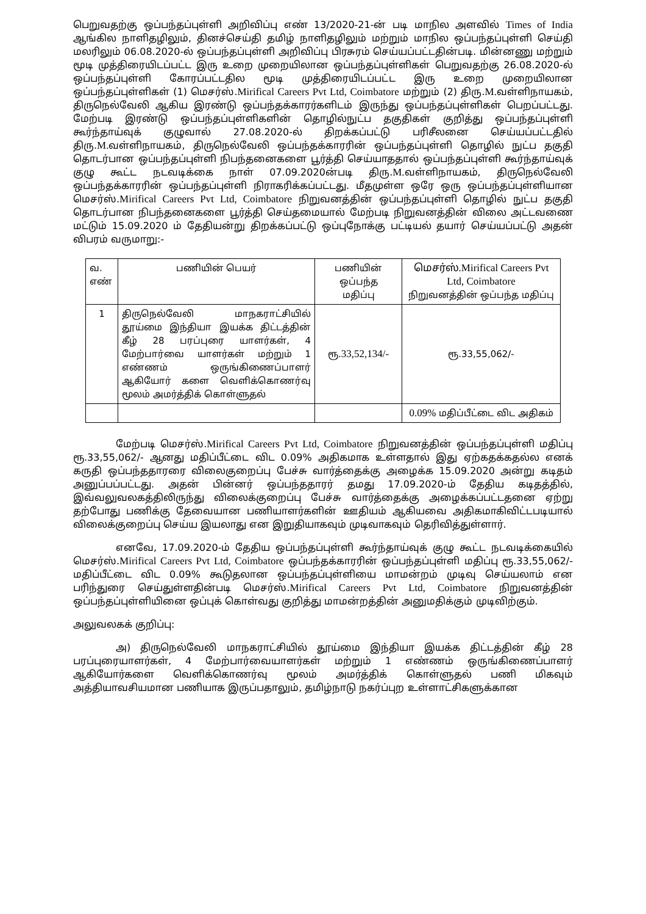பெறுவதற்கு ஒப்பந்தப்புள்ளி அறிவிப்பு எண் 13/2020-21-ன் படி மாநில அளவில் Times of India ஆங்கில நாளிதழிலும், தினச்செய்தி தமிழ் நாளிதழிலும் மற்றும் மாநில ஒப்பந்தப்புள்ளி செய்தி மலரிலும் 06.08.2020-ல் ஒப்பந்தப்புள்ளி அறிவிப்பு பிரசுரம் செய்யப்பட்டதின்படி. மின்னணு மற்றும் மூடி முத்திரையிடப்பட்ட இரு உறை முறையிலான ஒப்பந்தப்புள்ளிகள் பெறுவதற்கு 26.08.2020-ல் ஒப்பந்தப்புள்ளி கோரப்பட்டதில மூடி முத்திரையிடப்பட்ட இரு உறை முறையிலான ஒப்பந்தப்புள்ளிகள் (1) மெசர்ஸ்.Mirifical Careers Pvt Ltd, Coimbatore மற்றும் (2) திரு.M. வள்ளிநாயகம், திருநெல்வேலி ஆகிய இரண்டு ஒப்பந்தக்காரர்களிடம் இருந்து ஒப்பந்தப்புள்ளிகள் பெறப்பட்டது. மேற்படி இரண்டு ஒப்பந்தப்புள்ளிகளின் தொழில்நுட்ப தகுதிகள் குறித்து ஒப்பந்தப்புள்ளி கூர்ந்தாய்வுக் குழுவால் 27.08.2020-ல் திறக்கப்பட்டு பரிசீலனை செய்யப்பட்டதில் திரு.M. வள்ளிநாயகம், திருநெல்வேலி ஒப்பந்தக்காரரின் ஒப்பந்தப்புள்ளி தொழில் நுட்ப தகுதி தொடர்பான ஒப்பந்தப்புள்ளி நிபந்தனைகளை பூர்த்தி செய்யாததால் ஒப்பந்தப்புள்ளி கூர்ந்தாய்வுக் குழு கூட்ட நடவடிக்கை நாள் 07.09.2020ன்படி திரு.M. வள்ளிநாயகம், திருநெல்வேலி ஒப்பந்தக்காரரின் ஒப்பந்தப்புள்ளி நிராகரிக்கப்பட்டது. மீதமுள்ள ஒரே ஒரு ஒப்பந்தப்புள்ளியான மெசர்ஸ்.Mirifical Careers Pvt Ltd, Coimbatore நிறுவனத்தின் ஒப்பந்தப்புள்ளி தொழில் நுட்ப தகுதி தொடர்பான நிபந்தனைகளை பூர்த்தி செய்தமையால் மேற்படி நிறுவனத்தின் விலை அட்டவணை மட்டும் 15.09.2020 ம் தேதியன்று திறக்கப்பட்டு ஒப்புநோக்கு பட்டியல் தயார் செய்யப்பட்டு அதன் விபரம் வருமாறு:-
| வ. எண் | பணியின் பெயர் | பணியின் ஒப்பந்த மதிப்பு | மெசர்ஸ்.Mirifical Careers Pvt Ltd, Coimbatore நிறுவனத்தின் ஒப்பந்த மதிப்பு |
| --- | --- | --- | --- |
| 1 | திருநெல்வேலி மாநகராட்சியில் தூய்மை இந்தியா இயக்க திட்டத்தின் கீழ் 28 பரப்புரை யாளர்கள், 4 மேற்பார்வை யாளர்கள் மற்றும் 1 எண்ணம் ஒருங்கிணைப்பாளர் ஆகியோர் களை வெளிக்கொணர்வு மூலம் அமர்த்திக் கொள்ளுதல் | ரூ. 33,52,134/- | ரூ.33,55,062/- |
| | | | 0.09% மதிப்பீட்டை விட அதிகம் |
மேற்படி மெசர்ஸ்.Mirifical Careers Pvt Ltd, Coimbatore நிறுவனத்தின் ஒப்பந்தப்புள்ளி மதிப்பு ரூ.33,55,062/- ஆனது மதிப்பீட்டை விட 0.09% அதிகமாக உள்ளதால் இது ஏற்கதக்கதல்ல எனக் கருதி ஒப்பந்ததாரரை விலைகுறைப்பு பேச்சு வார்த்தைக்கு அழைக்க 15.09.2020 அன்று கடிதம் அனுப்பப்பட்டது. அதன் பின்னர் ஒப்பந்ததாரர் தமது 17.09.2020-ம் தேதிய கடிதத்தில், இவ்வலுவலகத்திலிருந்து விலைக்குறைப்பு பேச்சு வார்த்தைக்கு அழைக்கப்பட்டதனை ஏற்று தற்போது பணிக்கு தேவையான பணியாளர்களின் ஊதியம் ஆகியவை அதிகமாகிவிட்டபடியால் விலைக்குறைப்பு செய்ய இயலாது என இறுதியாகவும் முடிவாகவும் தெரிவித்துள்ளார்.
எனவே, 17.09.2020-ம் தேதிய ஒப்பந்தப்புள்ளி கூர்ந்தாய்வுக் குழு கூட்ட நடவடிக்கையில் மெசர்ஸ்.Mirifical Careers Pvt Ltd, Coimbatore ஒப்பந்தக்காரரின் ஒப்பந்தப்புள்ளி மதிப்பு ரூ.33,55,062/- மதிப்பீட்டை விட 0.09% கூடுதலான ஒப்பந்தப்புள்ளியை மாமன்றம் முடிவு செய்யலாம் என பரிந்துரை செய்துள்ளதின்படி மெசர்ஸ்.Mirifical Careers Pvt Ltd, Coimbatore நிறுவனத்தின் ஒப்பந்தப்புள்ளியினை ஒப்புக் கொள்வது குறித்து மாமன்றத்தின் அனுமதிக்கும் முடிவிற்கும்.
அலுவலகக் குறிப்பு:
அ) திருநெல்வேலி மாநகராட்சியில் தூய்மை இந்தியா இயக்க திட்டத்தின் கீழ் 28 பரப்புரையாளர்கள், 4 மேற்பார்வையாளர்கள் மற்றும் 1 எண்ணம் ஒருங்கிணைப்பாளர் ஆகியோர்களை வெளிக்கொணர்வு மூலம் அமர்த்திக் கொள்ளுதல் பணி மிகவும் அத்தியாவசியமான பணியாக இருப்பதாலும், தமிழ்நாடு நகர்ப்புற உள்ளாட்சிகளுக்கான